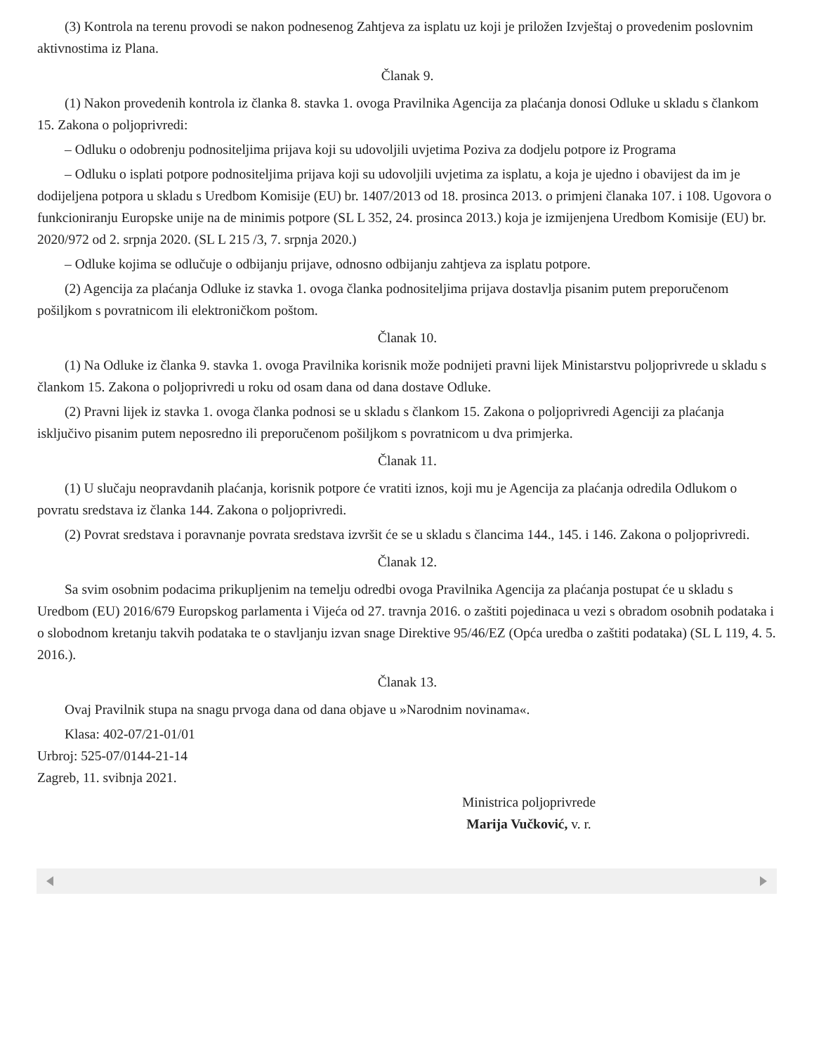(3) Kontrola na terenu provodi se nakon podnesenog Zahtjeva za isplatu uz koji je priložen Izvještaj o provedenim poslovnim aktivnostima iz Plana.
Članak 9.
(1) Nakon provedenih kontrola iz članka 8. stavka 1. ovoga Pravilnika Agencija za plaćanja donosi Odluke u skladu s člankom 15. Zakona o poljoprivredi:
– Odluku o odobrenju podnositeljima prijava koji su udovoljili uvjetima Poziva za dodjelu potpore iz Programa
– Odluku o isplati potpore podnositeljima prijava koji su udovoljili uvjetima za isplatu, a koja je ujedno i obavijest da im je dodijeljena potpora u skladu s Uredbom Komisije (EU) br. 1407/2013 od 18. prosinca 2013. o primjeni članaka 107. i 108. Ugovora o funkcioniranju Europske unije na de minimis potpore (SL L 352, 24. prosinca 2013.) koja je izmijenjena Uredbom Komisije (EU) br. 2020/972 od 2. srpnja 2020. (SL L 215 /3, 7. srpnja 2020.)
– Odluke kojima se odlučuje o odbijanju prijave, odnosno odbijanju zahtjeva za isplatu potpore.
(2) Agencija za plaćanja Odluke iz stavka 1. ovoga članka podnositeljima prijava dostavlja pisanim putem preporučenom pošiljkom s povratnicom ili elektroničkom poštom.
Članak 10.
(1) Na Odluke iz članka 9. stavka 1. ovoga Pravilnika korisnik može podnijeti pravni lijek Ministarstvu poljoprivrede u skladu s člankom 15. Zakona o poljoprivredi u roku od osam dana od dana dostave Odluke.
(2) Pravni lijek iz stavka 1. ovoga članka podnosi se u skladu s člankom 15. Zakona o poljoprivredi Agenciji za plaćanja isključivo pisanim putem neposredno ili preporučenom pošiljkom s povratnicom u dva primjerka.
Članak 11.
(1) U slučaju neopravdanih plaćanja, korisnik potpore će vratiti iznos, koji mu je Agencija za plaćanja odredila Odlukom o povratu sredstava iz članka 144. Zakona o poljoprivredi.
(2) Povrat sredstava i poravnanje povrata sredstava izvršit će se u skladu s člancima 144., 145. i 146. Zakona o poljoprivredi.
Članak 12.
Sa svim osobnim podacima prikupljenim na temelju odredbi ovoga Pravilnika Agencija za plaćanja postupat će u skladu s Uredbom (EU) 2016/679 Europskog parlamenta i Vijeća od 27. travnja 2016. o zaštiti pojedinaca u vezi s obradom osobnih podataka i o slobodnom kretanju takvih podataka te o stavljanju izvan snage Direktive 95/46/EZ (Opća uredba o zaštiti podataka) (SL L 119, 4. 5. 2016.).
Članak 13.
Ovaj Pravilnik stupa na snagu prvoga dana od dana objave u »Narodnim novinama«.
Klasa: 402-07/21-01/01
Urbroj: 525-07/0144-21-14
Zagreb, 11. svibnja 2021.
Ministrica poljoprivrede
Marija Vučković, v. r.